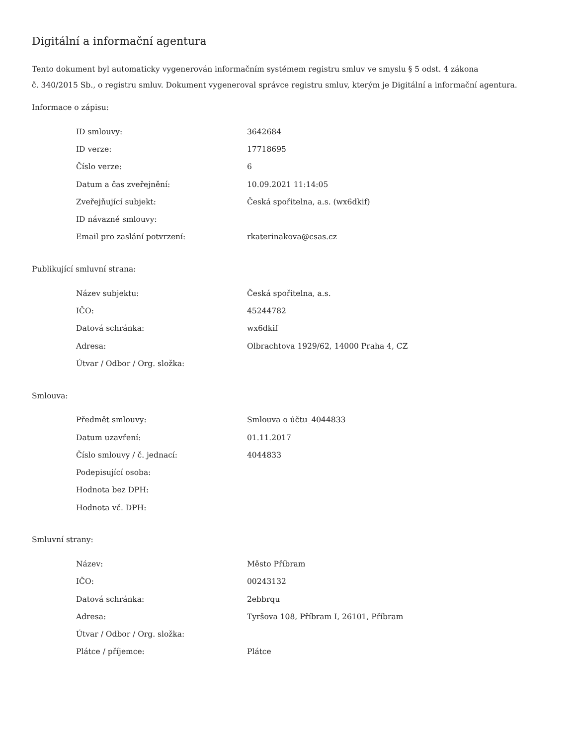Digitální a informační agentura
Tento dokument byl automaticky vygenerován informačním systémem registru smluv ve smyslu § 5 odst. 4 zákona
č. 340/2015 Sb., o registru smluv. Dokument vygeneroval správce registru smluv, kterým je Digitální a informační agentura.
Informace o zápisu:
| ID smlouvy: | 3642684 |
| ID verze: | 17718695 |
| Číslo verze: | 6 |
| Datum a čas zveřejnění: | 10.09.2021 11:14:05 |
| Zveřejňující subjekt: | Česká spořitelna, a.s. (wx6dkif) |
| ID návazné smlouvy: | |
| Email pro zaslání potvrzení: | rkaterinakova@csas.cz |
Publikující smluvní strana:
| Název subjektu: | Česká spořitelna, a.s. |
| IČO: | 45244782 |
| Datová schránka: | wx6dkif |
| Adresa: | Olbrachtova 1929/62, 14000 Praha 4, CZ |
| Útvar / Odbor / Org. složka: | |
Smlouva:
| Předmět smlouvy: | Smlouva o účtu_4044833 |
| Datum uzavření: | 01.11.2017 |
| Číslo smlouvy / č. jednací: | 4044833 |
| Podepisující osoba: | |
| Hodnota bez DPH: | |
| Hodnota vč. DPH: | |
Smluvní strany:
| Název: | Město Příbram |
| IČO: | 00243132 |
| Datová schránka: | 2ebbrqu |
| Adresa: | Tyršova 108, Příbram I, 26101, Příbram |
| Útvar / Odbor / Org. složka: | |
| Plátce / příjemce: | Plátce |